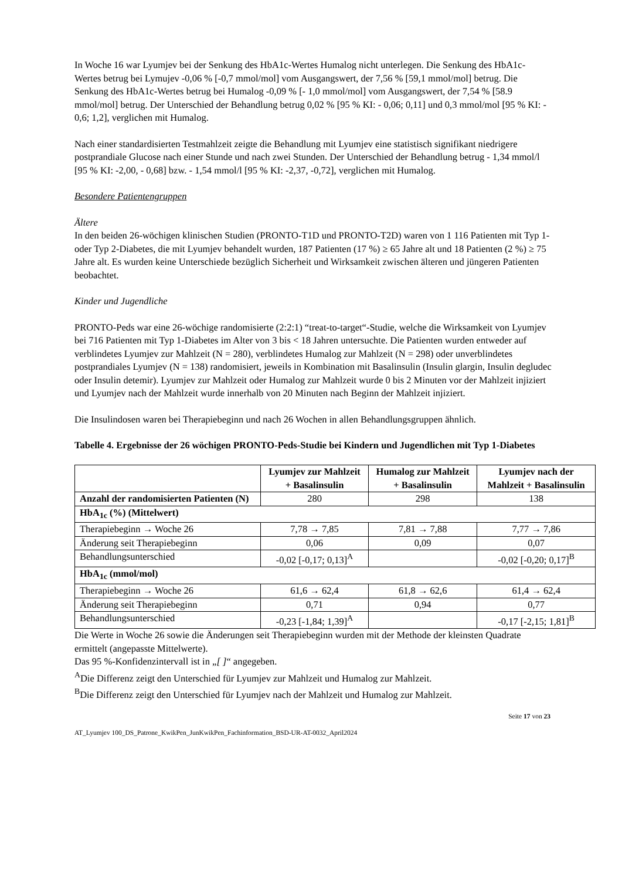In Woche 16 war Lyumjev bei der Senkung des HbA1c-Wertes Humalog nicht unterlegen. Die Senkung des HbA1c-Wertes betrug bei Lymujev -0,06 % [-0,7 mmol/mol] vom Ausgangswert, der 7,56 % [59,1 mmol/mol] betrug. Die Senkung des HbA1c-Wertes betrug bei Humalog -0,09 % [- 1,0 mmol/mol] vom Ausgangswert, der 7,54 % [58.9 mmol/mol] betrug. Der Unterschied der Behandlung betrug 0,02 % [95 % KI: - 0,06; 0,11] und 0,3 mmol/mol [95 % KI: - 0,6; 1,2], verglichen mit Humalog.
Nach einer standardisierten Testmahlzeit zeigte die Behandlung mit Lyumjev eine statistisch signifikant niedrigere postprandiale Glucose nach einer Stunde und nach zwei Stunden. Der Unterschied der Behandlung betrug - 1,34 mmol/l [95 % KI: -2,00, - 0,68] bzw. - 1,54 mmol/l [95 % KI: -2,37, -0,72], verglichen mit Humalog.
Besondere Patientengruppen
Ältere
In den beiden 26-wöchigen klinischen Studien (PRONTO-T1D und PRONTO-T2D) waren von 1 116 Patienten mit Typ 1- oder Typ 2-Diabetes, die mit Lyumjev behandelt wurden, 187 Patienten (17 %) ≥ 65 Jahre alt und 18 Patienten (2 %) ≥ 75 Jahre alt. Es wurden keine Unterschiede bezüglich Sicherheit und Wirksamkeit zwischen älteren und jüngeren Patienten beobachtet.
Kinder und Jugendliche
PRONTO-Peds war eine 26-wöchige randomisierte (2:2:1) “treat-to-target“-Studie, welche die Wirksamkeit von Lyumjev bei 716 Patienten mit Typ 1-Diabetes im Alter von 3 bis < 18 Jahren untersuchte. Die Patienten wurden entweder auf verblindetes Lyumjev zur Mahlzeit (N = 280), verblindetes Humalog zur Mahlzeit (N = 298) oder unverblindetes postprandiales Lyumjev (N = 138) randomisiert, jeweils in Kombination mit Basalinsulin (Insulin glargin, Insulin degludec oder Insulin detemir). Lyumjev zur Mahlzeit oder Humalog zur Mahlzeit wurde 0 bis 2 Minuten vor der Mahlzeit injiziert und Lyumjev nach der Mahlzeit wurde innerhalb von 20 Minuten nach Beginn der Mahlzeit injiziert.
Die Insulindosen waren bei Therapiebeginn und nach 26 Wochen in allen Behandlungsgruppen ähnlich.
Tabelle 4. Ergebnisse der 26 wöchigen PRONTO-Peds-Studie bei Kindern und Jugendlichen mit Typ 1-Diabetes
| | Lyumjev zur Mahlzeit + Basalinsulin | Humalog zur Mahlzeit + Basalinsulin | Lyumjev nach der Mahlzeit + Basalinsulin |
| --- | --- | --- | --- |
| Anzahl der randomisierten Patienten (N) | 280 | 298 | 138 |
| HbA<sub>1c</sub> (%) (Mittelwert) | | | |
| Therapiebeginn → Woche 26 | 7,78 → 7,85 | 7,81 → 7,88 | 7,77 → 7,86 |
| Änderung seit Therapiebeginn | 0,06 | 0,09 | 0,07 |
| Behandlungsunterschied | -0,02 [-0,17; 0,13]<sup>A</sup> | | -0,02 [-0,20; 0,17]<sup>B</sup> |
| HbA<sub>1c</sub> (mmol/mol) | | | |
| Therapiebeginn → Woche 26 | 61,6 → 62,4 | 61,8 → 62,6 | 61,4 → 62,4 |
| Änderung seit Therapiebeginn | 0,71 | 0,94 | 0,77 |
| Behandlungsunterschied | -0,23 [-1,84; 1,39]<sup>A</sup> | | -0,17 [-2,15; 1,81]<sup>B</sup> |
Die Werte in Woche 26 sowie die Änderungen seit Therapiebeginn wurden mit der Methode der kleinsten Quadrate ermittelt (angepasste Mittelwerte).
Das 95 %-Konfidenzintervall ist in „[ ]“ angegeben.
<sup>A</sup>Die Differenz zeigt den Unterschied für Lyumjev zur Mahlzeit und Humalog zur Mahlzeit.
<sup>B</sup>Die Differenz zeigt den Unterschied für Lyumjev nach der Mahlzeit und Humalog zur Mahlzeit.
Seite 17 von 23
AT_Lyumjev 100_DS_Patrone_KwikPen_JunKwikPen_Fachinformation_BSD-UR-AT-0032_April2024